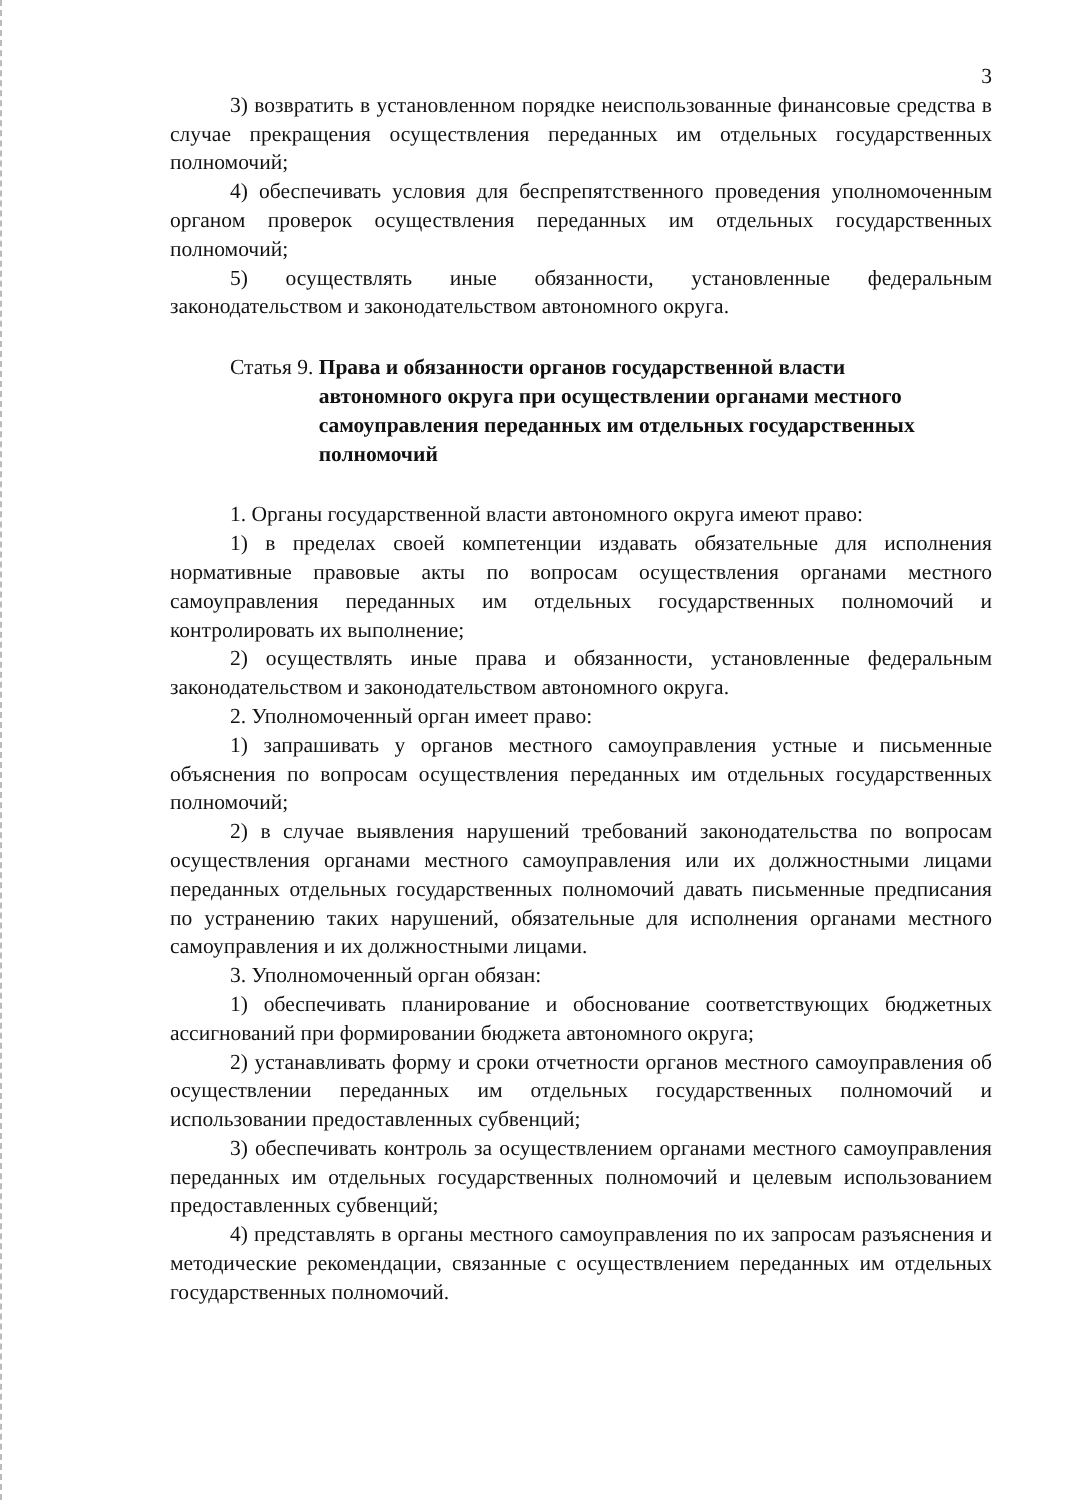3
3) возвратить в установленном порядке неиспользованные финансовые средства в случае прекращения осуществления переданных им отдельных государственных полномочий;
4) обеспечивать условия для беспрепятственного проведения уполномоченным органом проверок осуществления переданных им отдельных государственных полномочий;
5) осуществлять иные обязанности, установленные федеральным законодательством и законодательством автономного округа.
Статья 9. Права и обязанности органов государственной власти автономного округа при осуществлении органами местного самоуправления переданных им отдельных государственных полномочий
1. Органы государственной власти автономного округа имеют право:
1) в пределах своей компетенции издавать обязательные для исполнения нормативные правовые акты по вопросам осуществления органами местного самоуправления переданных им отдельных государственных полномочий и контролировать их выполнение;
2) осуществлять иные права и обязанности, установленные федеральным законодательством и законодательством автономного округа.
2. Уполномоченный орган имеет право:
1) запрашивать у органов местного самоуправления устные и письменные объяснения по вопросам осуществления переданных им отдельных государственных полномочий;
2) в случае выявления нарушений требований законодательства по вопросам осуществления органами местного самоуправления или их должностными лицами переданных отдельных государственных полномочий давать письменные предписания по устранению таких нарушений, обязательные для исполнения органами местного самоуправления и их должностными лицами.
3. Уполномоченный орган обязан:
1) обеспечивать планирование и обоснование соответствующих бюджетных ассигнований при формировании бюджета автономного округа;
2) устанавливать форму и сроки отчетности органов местного самоуправления об осуществлении переданных им отдельных государственных полномочий и использовании предоставленных субвенций;
3) обеспечивать контроль за осуществлением органами местного самоуправления переданных им отдельных государственных полномочий и целевым использованием предоставленных субвенций;
4) представлять в органы местного самоуправления по их запросам разъяснения и методические рекомендации, связанные с осуществлением переданных им отдельных государственных полномочий.